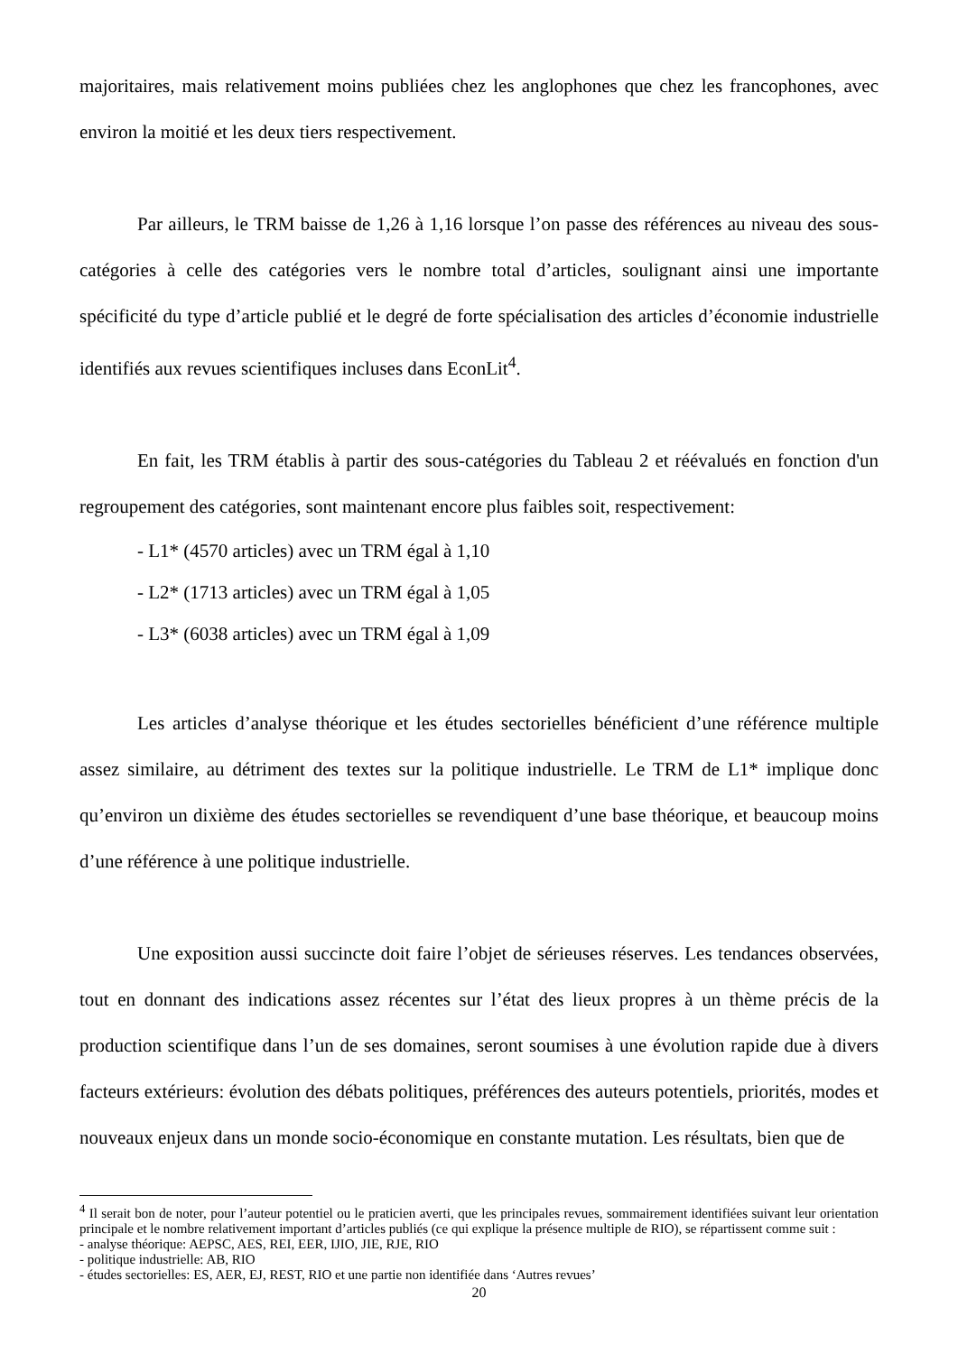majoritaires, mais relativement moins publiées chez les anglophones que chez les francophones, avec environ la moitié et les deux tiers respectivement.
Par ailleurs, le TRM baisse de 1,26 à 1,16 lorsque l’on passe des références au niveau des sous-catégories à celle des catégories vers le nombre total d’articles, soulignant ainsi une importante spécificité du type d’article publié et le degré de forte spécialisation des articles d’économie industrielle identifiés aux revues scientifiques incluses dans EconLit<sup>4</sup>.
En fait, les TRM établis à partir des sous-catégories du Tableau 2 et réévalués en fonction d'un regroupement des catégories, sont maintenant encore plus faibles soit, respectivement:
- L1* (4570 articles) avec un TRM égal à 1,10
- L2* (1713 articles) avec un TRM égal à 1,05
- L3* (6038 articles) avec un TRM égal à 1,09
Les articles d’analyse théorique et les études sectorielles bénéficient d’une référence multiple assez similaire, au détriment des textes sur la politique industrielle. Le TRM de L1* implique donc qu’environ un dixième des études sectorielles se revendiquent d’une base théorique, et beaucoup moins d’une référence à une politique industrielle.
Une exposition aussi succincte doit faire l’objet de sérieuses réserves. Les tendances observées, tout en donnant des indications assez récentes sur l’état des lieux propres à un thème précis de la production scientifique dans l’un de ses domaines, seront soumises à une évolution rapide due à divers facteurs extérieurs: évolution des débats politiques, préférences des auteurs potentiels, priorités, modes et nouveaux enjeux dans un monde socio-économique en constante mutation. Les résultats, bien que de
<sup>4</sup> Il serait bon de noter, pour l’auteur potentiel ou le praticien averti, que les principales revues, sommairement identifiées suivant leur orientation principale et le nombre relativement important d’articles publiés (ce qui explique la présence multiple de RIO), se répartissent comme suit :
- analyse théorique: AEPSC, AES, REI, EER, IJIO, JIE, RJE, RIO
- politique industrielle: AB, RIO
- études sectorielles: ES, AER, EJ, REST, RIO et une partie non identifiée dans ‘Autres revues’
20